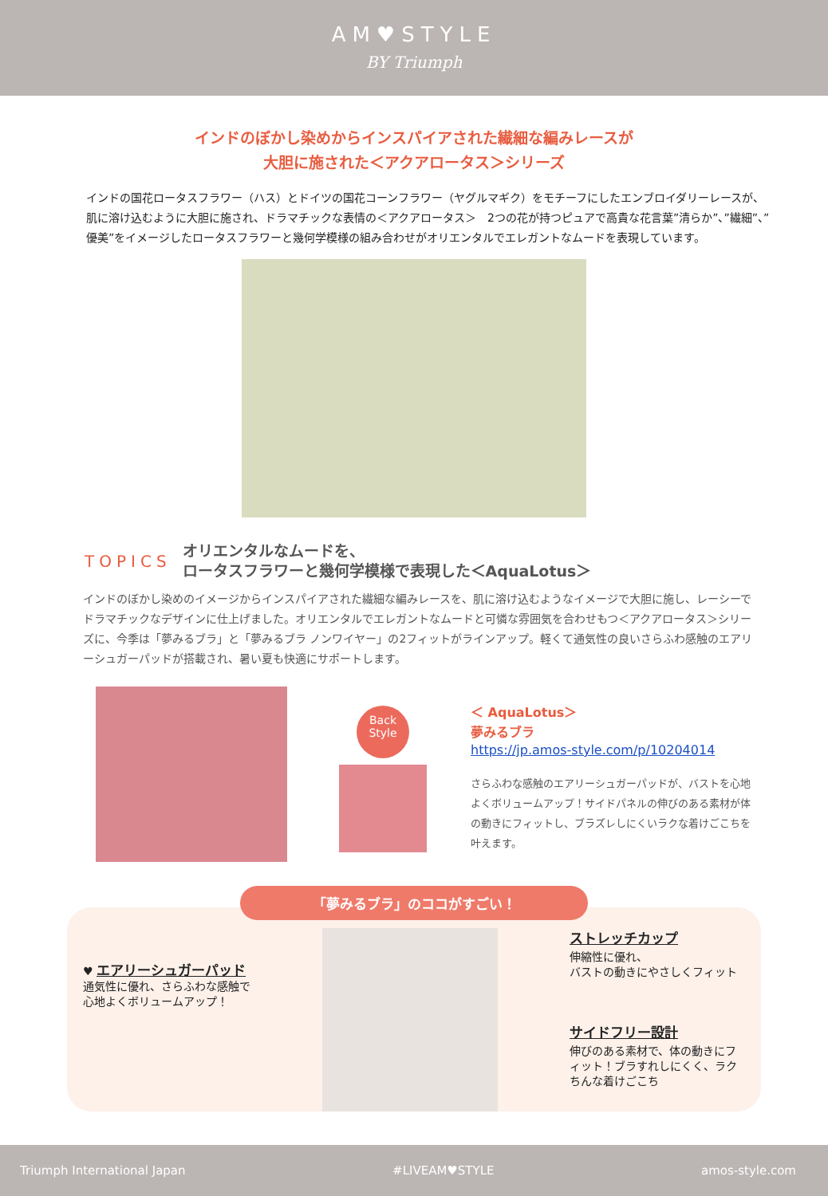AM♥STYLE
BY Triumph
インドのぼかし染めからインスパイアされた繊細な編みレースが
大胆に施された＜アクアロータス＞シリーズ
インドの国花ロータスフラワー（ハス）とドイツの国花コーンフラワー（ヤグルマギク）をモチーフにしたエンブロイダリーレースが、肌に溶け込むように大胆に施され、ドラマチックな表情の＜アクアロータス＞　2つの花が持つピュアで高貴な花言葉”清らか”、”繊細”、”優美”をイメージしたロータスフラワーと幾何学模様の組み合わせがオリエンタルでエレガントなムードを表現しています。
TOPICS
オリエンタルなムードを、
ロータスフラワーと幾何学模様で表現した＜AquaLotus＞
インドのぼかし染めのイメージからインスパイアされた繊細な編みレースを、肌に溶け込むようなイメージで大胆に施し、レーシーでドラマチックなデザインに仕上げました。オリエンタルでエレガントなムードと可憐な雰囲気を合わせもつ＜アクアロータス＞シリーズに、今季は「夢みるブラ」と「夢みるブラ ノンワイヤー」の2フィットがラインアップ。軽くて通気性の良いさらふわ感触のエアリーシュガーパッドが搭載され、暑い夏も快適にサポートします。
Back
Style
＜ AquaLotus＞
夢みるブラ
https://jp.amos-style.com/p/10204014
さらふわな感触のエアリーシュガーパッドが、バストを心地よくボリュームアップ！サイドパネルの伸びのある素材が体の動きにフィットし、ブラズレしにくいラクな着けごこちを叶えます。
「夢みるブラ」のココがすごい！
♥ エアリーシュガーパッド
通気性に優れ、さらふわな感触で
心地よくボリュームアップ！
ストレッチカップ
伸縮性に優れ、
バストの動きにやさしくフィット
サイドフリー設計
伸びのある素材で、体の動きにフィット！ブラすれしにくく、ラクちんな着けごこち
Triumph International Japan #LIVEAM♥STYLE amos-style.com